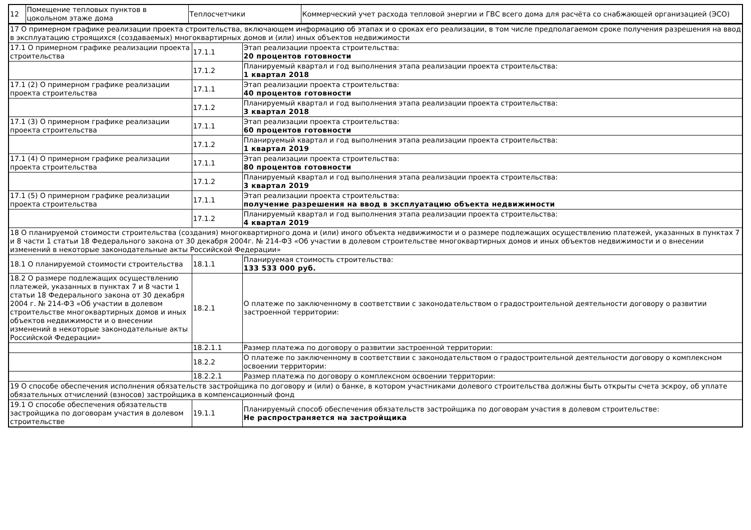| 12 | Помещение тепловых пунктов в цокольном этаже дома | Теплосчетчики | Коммерческий учет расхода тепловой энергии и ГВС всего дома для расчёта со снабжающей организацией (ЭСО) |
| 17 О примерном графике реализации проекта строительства, включающем информацию об этапах и о сроках его реализации, в том числе предполагаемом сроке получения разрешения на ввод в эксплуатацию строящихся (создаваемых) многоквартирных домов и (или) иных объектов недвижимости | | |
| 17.1 О примерном графике реализации проекта строительства | 17.1.1 | Этап реализации проекта строительства: 20 процентов готовности |
| | 17.1.2 | Планируемый квартал и год выполнения этапа реализации проекта строительства: 1 квартал 2018 |
| 17.1 (2) О примерном графике реализации проекта строительства | 17.1.1 | Этап реализации проекта строительства: 40 процентов готовности |
| | 17.1.2 | Планируемый квартал и год выполнения этапа реализации проекта строительства: 3 квартал 2018 |
| 17.1 (3) О примерном графике реализации проекта строительства | 17.1.1 | Этап реализации проекта строительства: 60 процентов готовности |
| | 17.1.2 | Планируемый квартал и год выполнения этапа реализации проекта строительства: 1 квартал 2019 |
| 17.1 (4) О примерном графике реализации проекта строительства | 17.1.1 | Этап реализации проекта строительства: 80 процентов готовности |
| | 17.1.2 | Планируемый квартал и год выполнения этапа реализации проекта строительства: 3 квартал 2019 |
| 17.1 (5) О примерном графике реализации проекта строительства | 17.1.1 | Этап реализации проекта строительства: получение разрешения на ввод в эксплуатацию объекта недвижимости |
| | 17.1.2 | Планируемый квартал и год выполнения этапа реализации проекта строительства: 4 квартал 2019 |
| 18 О планируемой стоимости строительства (создания) многоквартирного дома и (или) иного объекта недвижимости и о размере подлежащих осуществлению платежей, указанных в пунктах 7 и 8 части 1 статьи 18 Федерального закона от 30 декабря 2004г. № 214-ФЗ «Об участии в долевом строительстве многоквартирных домов и иных объектов недвижимости и о внесении изменений в некоторые законодательные акты Российской Федерации» | | |
| 18.1 О планируемой стоимости строительства | 18.1.1 | Планируемая стоимость строительства: 133 533 000 руб. |
| 18.2 О размере подлежащих осуществлению платежей, указанных в пунктах 7 и 8 части 1 статьи 18 Федерального закона от 30 декабря 2004 г. № 214-ФЗ «Об участии в долевом строительстве многоквартирных домов и иных объектов недвижимости и о внесении изменений в некоторые законодательные акты Российской Федерации» | 18.2.1 | О платеже по заключенному в соответствии с законодательством о градостроительной деятельности договору о развитии застроенной территории: |
| | 18.2.1.1 | Размер платежа по договору о развитии застроенной территории: |
| | 18.2.2 | О платеже по заключенному в соответствии с законодательством о градостроительной деятельности договору о комплексном освоении территории: |
| | 18.2.2.1 | Размер платежа по договору о комплексном освоении территории: |
| 19 О способе обеспечения исполнения обязательств застройщика по договору и (или) о банке, в котором участниками долевого строительства должны быть открыты счета эскроу, об уплате обязательных отчислений (взносов) застройщика в компенсационный фонд | | |
| 19.1 О способе обеспечения обязательств застройщика по договорам участия в долевом строительстве | 19.1.1 | Планируемый способ обеспечения обязательств застройщика по договорам участия в долевом строительстве: Не распространяется на застройщика |